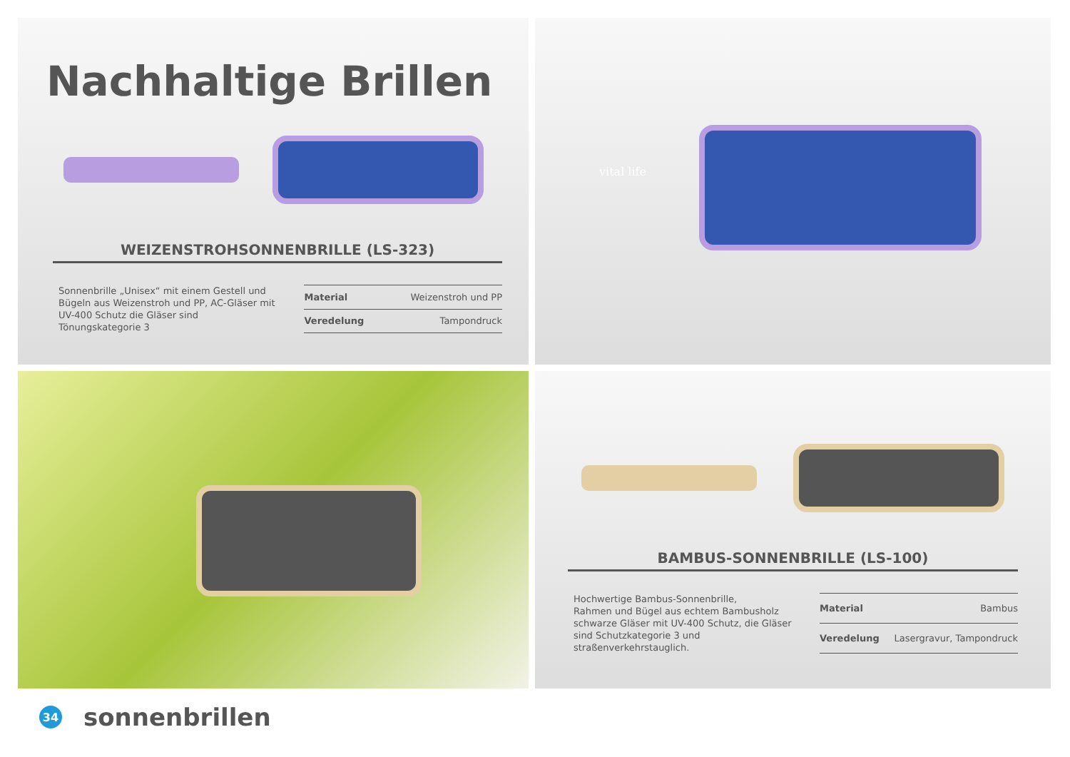Nachhaltige Brillen
WEIZENSTROHSONNENBRILLE (LS-323)
Sonnenbrille „Unisex“ mit einem Gestell und Bügeln aus Weizenstroh und PP, AC-Gläser mit UV-400 Schutz die Gläser sind Tönungskategorie 3
| Material | Weizenstroh und PP |
| Veredelung | Tampondruck |
vital life
BAMBUS-SONNENBRILLE (LS-100)
Hochwertige Bambus-Sonnenbrille,
Rahmen und Bügel aus echtem Bambusholz schwarze Gläser mit UV-400 Schutz, die Gläser sind Schutzkategorie 3 und straßenverkehrstauglich.
| Material | Bambus |
| Veredelung | Lasergravur, Tampondruck |
34
sonnenbrillen